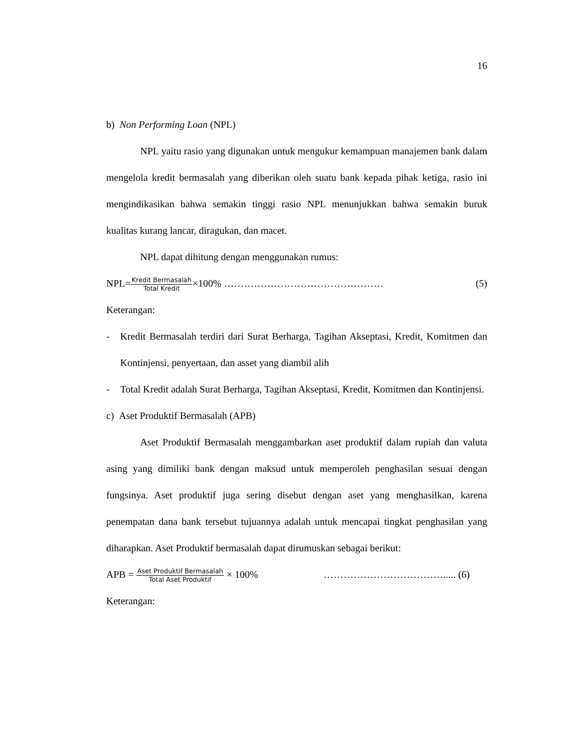16
b) Non Performing Loan (NPL)
NPL yaitu rasio yang digunakan untuk mengukur kemampuan manajemen bank dalam mengelola kredit bermasalah yang diberikan oleh suatu bank kepada pihak ketiga, rasio ini mengindikasikan bahwa semakin tinggi rasio NPL menunjukkan bahwa semakin buruk kualitas kurang lancar, diragukan, dan macet.
NPL dapat dihitung dengan menggunakan rumus:
NPL=
Kredit Bermasalah
Total Kredit
×100% ………………………………………… (5)
Keterangan:
- Kredit Bermasalah terdiri dari Surat Berharga, Tagihan Akseptasi, Kredit, Komitmen dan Kontinjensi, penyertaan, dan asset yang diambil alih
- Total Kredit adalah Surat Berharga, Tagihan Akseptasi, Kredit, Komitmen dan Kontinjensi.
c) Aset Produktif Bermasalah (APB)
Aset Produktif Bermasalah menggambarkan aset produktif dalam rupiah dan valuta asing yang dimiliki bank dengan maksud untuk memperoleh penghasilan sesuai dengan fungsinya. Aset produktif juga sering disebut dengan aset yang menghasilkan, karena penempatan dana bank tersebut tujuannya adalah untuk mencapai tingkat penghasilan yang diharapkan. Aset Produktif bermasalah dapat dirumuskan sebagai berikut:
APB =
Aset Produktif Bermasalah
Total Aset Produktif
× 100% ………………………………..... (6)
Keterangan: